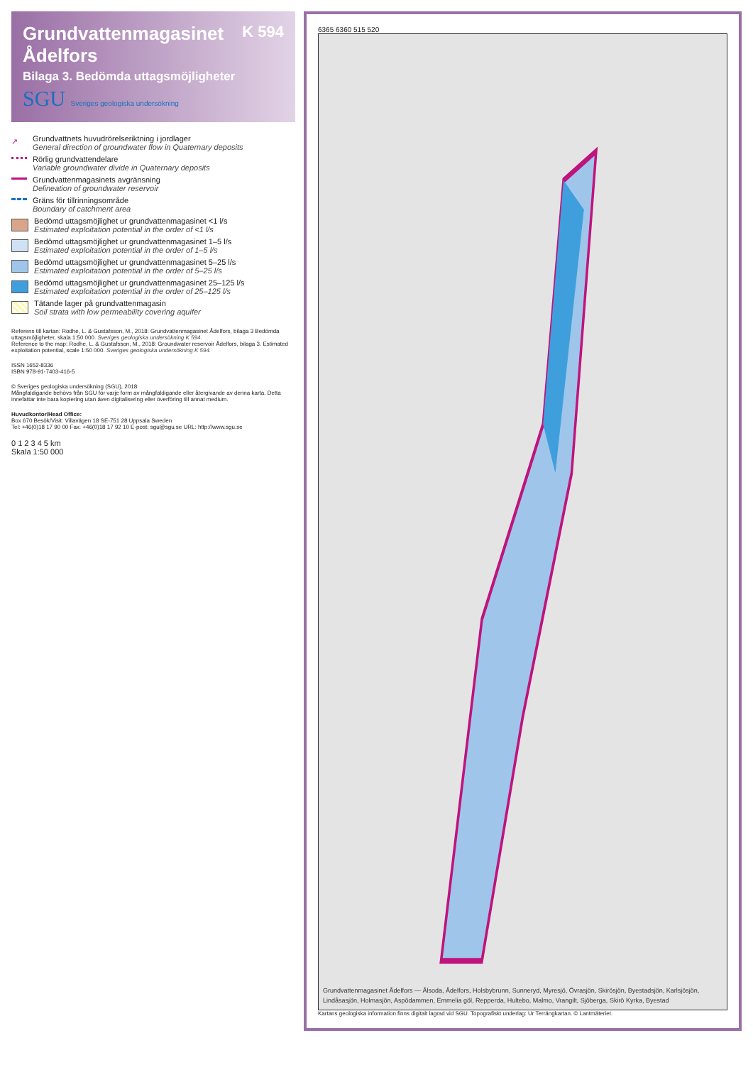K 594
Grundvattenmagasinet Ådelfors
Bilaga 3. Bedömda uttagsmöjligheter
SGU Sveriges geologiska undersökning
↗ Grundvattnets huvudrörelseriktning i jordlager
General direction of groundwater flow in Quaternary deposits
Rörlig grundvattendelare
Variable groundwater divide in Quaternary deposits
Grundvattenmagasinets avgränsning
Delineation of groundwater reservoir
Gräns för tillrinningsområde
Boundary of catchment area
Bedömd uttagsmöjlighet ur grundvattenmagasinet <1 l/s
Estimated exploitation potential in the order of <1 l/s
Bedömd uttagsmöjlighet ur grundvattenmagasinet 1–5 l/s
Estimated exploitation potential in the order of 1–5 l/s
Bedömd uttagsmöjlighet ur grundvattenmagasinet 5–25 l/s
Estimated exploitation potential in the order of 5–25 l/s
Bedömd uttagsmöjlighet ur grundvattenmagasinet 25–125 l/s
Estimated exploitation potential in the order of 25–125 l/s
Tätande lager på grundvattenmagasin
Soil strata with low permeability covering aquifer
Referens till kartan: Rodhe, L. & Gustafsson, M., 2018: Grundvattenmagasinet Ådelfors, bilaga 3 Bedömda uttagsmöjligheter, skala 1:50 000. Sveriges geologiska undersökning K 594.
Reference to the map: Rodhe, L. & Gustafsson, M., 2018: Groundwater reservoir Ådelfors, bilaga 3. Estimated exploitation potential, scale 1:50 000. Sveriges geologiska undersökning K 594.
ISSN 1652-8336
ISBN 978-91-7403-416-5
© Sveriges geologiska undersökning (SGU), 2018
Mångfaldigande behövs från SGU för varje form av mångfaldigande eller återgivande av denna karta. Detta innefattar inte bara kopiering utan även digitalisering eller överföring till annat medium.
Huvudkontor/Head Office:
Box 670 Besök/Visit: Villavägen 18 SE-751 28 Uppsala Sweden
Tel: +46(0)18 17 90 00 Fax: +46(0)18 17 92 10 E-post: sgu@sgu.se URL: http://www.sgu.se
0 1 2 3 4 5 km
Skala 1:50 000
6365 6360 515 520
Grundvattenmagasinet Ådelfors — Ålsoda, Ådelfors, Holsbybrunn, Sunneryd, Myresjö, Övrasjön, Skirösjön, Byestadsjön, Karlsjösjön, Lindåsasjön, Holmasjön, Aspödammen, Emmelia göl, Repperda, Hultebo, Malmo, Vrangilt, Sjöberga, Skirö Kyrka, Byestad
Kartans geologiska information finns digitalt lagrad vid SGU. Topografiskt underlag: Ur Terrängkartan. © Lantmäteriet.